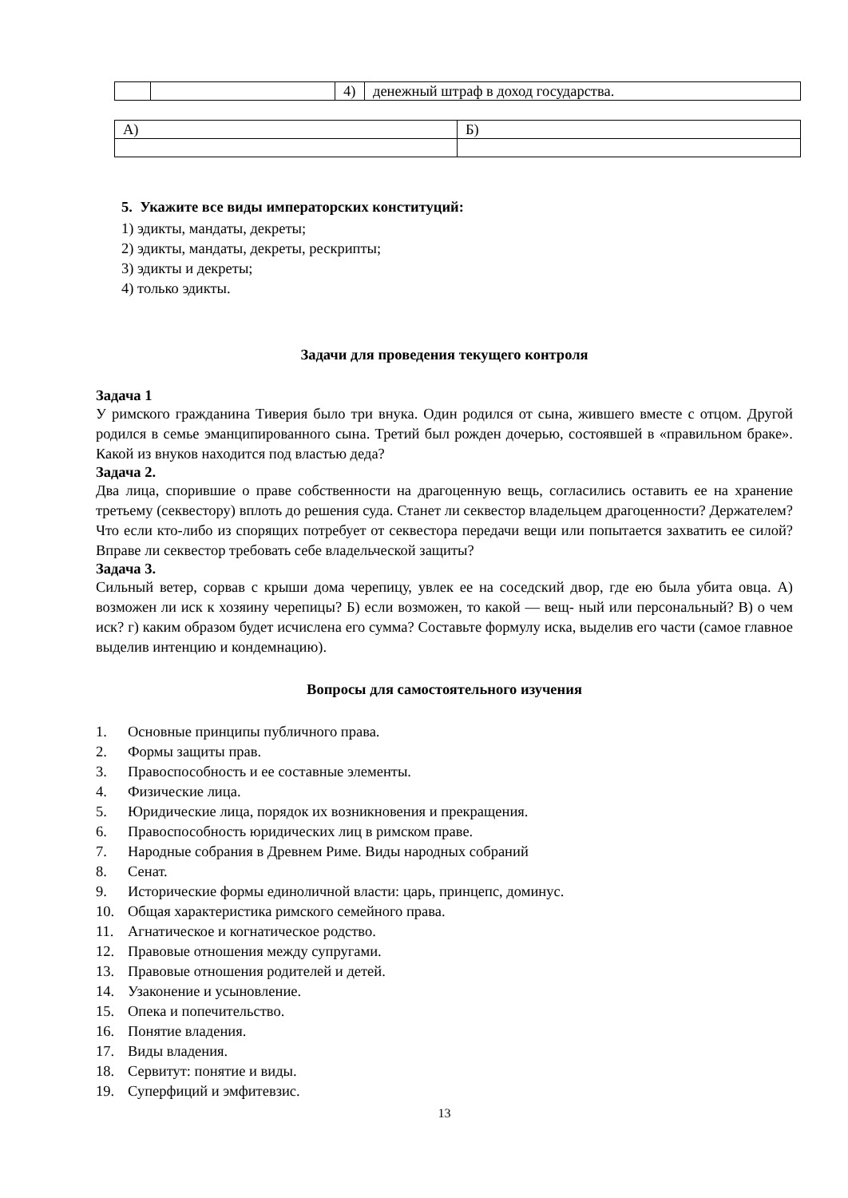| | | 4) | денежный штраф в доход государства. |
| А) | Б) |
5. Укажите все виды императорских конституций:
1) эдикты, мандаты, декреты;
2) эдикты, мандаты, декреты, рескрипты;
3) эдикты и декреты;
4) только эдикты.
Задачи для проведения текущего контроля
Задача 1
У римского гражданина Тиверия было три внука. Один родился от сына, жившего вместе с отцом. Другой родился в семье эманципированного сына. Третий был рожден дочерью, состоявшей в «правильном браке». Какой из внуков находится под властью деда?
Задача 2.
Два лица, спорившие о праве собственности на драгоценную вещь, согласились оставить ее на хранение третьему (секвестору) вплоть до решения суда. Станет ли секвестор владельцем драгоценности? Держателем? Что если кто-либо из спорящих потребует от секвестора передачи вещи или попытается захватить ее силой? Вправе ли секвестор требовать себе владельческой защиты?
Задача 3.
Сильный ветер, сорвав с крыши дома черепицу, увлек ее на соседский двор, где ею была убита овца. А) возможен ли иск к хозяину черепицы? Б) если возможен, то какой — вещ- ный или персональный? В) о чем иск? г) каким образом будет исчислена его сумма? Составьте формулу иска, выделив его части (самое главное выделив интенцию и кондемнацию).
Вопросы для самостоятельного изучения
1. Основные принципы публичного права.
2. Формы защиты прав.
3. Правоспособность и ее составные элементы.
4. Физические лица.
5. Юридические лица, порядок их возникновения и прекращения.
6. Правоспособность юридических лиц в римском праве.
7. Народные собрания в Древнем Риме. Виды народных собраний
8. Сенат.
9. Исторические формы единоличной власти: царь, принцепс, доминус.
10. Общая характеристика римского семейного права.
11. Агнатическое и когнатическое родство.
12. Правовые отношения между супругами.
13. Правовые отношения родителей и детей.
14. Узаконение и усыновление.
15. Опека и попечительство.
16. Понятие владения.
17. Виды владения.
18. Сервитут: понятие и виды.
19. Суперфиций и эмфитевзис.
13